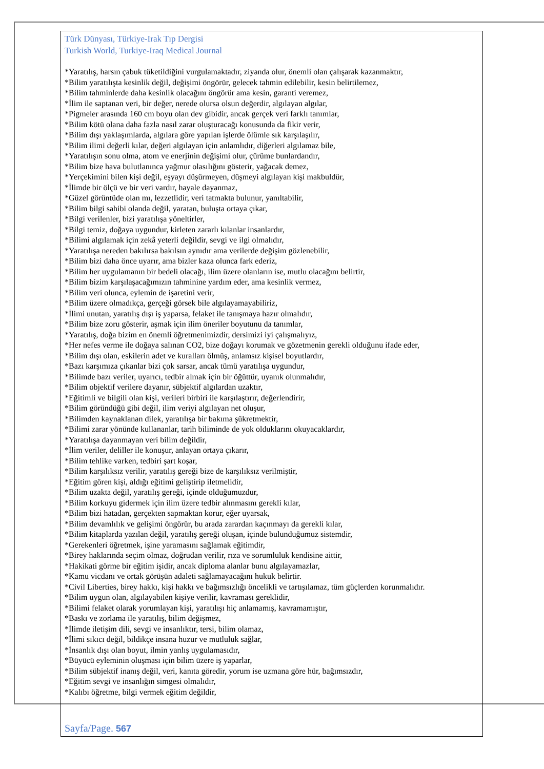Türk Dünyası, Türkiye-Irak Tıp Dergisi
Turkish World, Turkiye-Iraq Medical Journal
*Yaratılış, harsın çabuk tüketildiğini vurgulamaktadır, ziyanda olur, önemli olan çalışarak kazanmaktır,
*Bilim yaratılışta kesinlik değil, değişimi öngörür, gelecek tahmin edilebilir, kesin belirtilemez,
*Bilim tahminlerde daha kesinlik olacağını öngörür ama kesin, garanti veremez,
*İlim ile saptanan veri, bir değer, nerede olursa olsun değerdir, algılayan algılar,
*Pigmeler arasında 160 cm boyu olan dev gibidir, ancak gerçek veri farklı tanımlar,
*Bilim kötü olana daha fazla nasıl zarar oluşturacağı konusunda da fikir verir,
*Bilim dışı yaklaşımlarda, algılara göre yapılan işlerde ölümle sık karşılaşılır,
*Bilim ilimi değerli kılar, değeri algılayan için anlamlıdır, diğerleri algılamaz bile,
*Yaratılışın sonu olma, atom ve enerjinin değişimi olur, çürüme bunlardandır,
*Bilim bize hava bulutlanınca yağmur olasılığını gösterir, yağacak demez,
*Yerçekimini bilen kişi değil, eşyayı düşürmeyen, düşmeyi algılayan kişi makbuldür,
*İlimde bir ölçü ve bir veri vardır, hayale dayanmaz,
*Güzel görüntüde olan mı, lezzetlidir, veri tatmakta bulunur, yanıltabilir,
*Bilim bilgi sahibi olanda değil, yaratan, buluşta ortaya çıkar,
*Bilgi verilenler, bizi yaratılışa yöneltirler,
*Bilgi temiz, doğaya uygundur, kirleten zararlı kılanlar insanlardır,
*Bilimi algılamak için zekâ yeterli değildir, sevgi ve ilgi olmalıdır,
*Yaratılışa nereden bakılırsa bakılsın aynıdır ama verilerde değişim gözlenebilir,
*Bilim bizi daha önce uyarır, ama bizler kaza olunca fark ederiz,
*Bilim her uygulamanın bir bedeli olacağı, ilim üzere olanların ise, mutlu olacağını belirtir,
*Bilim bizim karşılaşacağımızın tahminine yardım eder, ama kesinlik vermez,
*Bilim veri olunca, eylemin de işaretini verir,
*Bilim üzere olmadıkça, gerçeği görsek bile algılayamayabiliriz,
*İlimi unutan, yaratılış dışı iş yaparsa, felaket ile tanışmaya hazır olmalıdır,
*Bilim bize zoru gösterir, aşmak için ilim öneriler boyutunu da tanımlar,
*Yaratılış, doğa bizim en önemli öğretmenimizdir, dersimizi iyi çalışmalıyız,
*Her nefes verme ile doğaya salınan CO2, bize doğayı korumak ve gözetmenin gerekli olduğunu ifade eder,
*Bilim dışı olan, eskilerin adet ve kuralları ölmüş, anlamsız kişisel boyutlardır,
*Bazı karşımıza çıkanlar bizi çok sarsar, ancak tümü yaratılışa uygundur,
*Bilimde bazı veriler, uyarıcı, tedbir almak için bir öğüttür, uyanık olunmalıdır,
*Bilim objektif verilere dayanır, sübjektif algılardan uzaktır,
*Eğitimli ve bilgili olan kişi, verileri birbiri ile karşılaştırır, değerlendirir,
*Bilim göründüğü gibi değil, ilim veriyi algılayan net oluşur,
*Bilimden kaynaklanan dilek, yaratılışa bir bakıma şükretmektir,
*Bilimi zarar yönünde kullananlar, tarih biliminde de yok olduklarını okuyacaklardır,
*Yaratılışa dayanmayan veri bilim değildir,
*İlim veriler, deliller ile konuşur, anlayan ortaya çıkarır,
*Bilim tehlike varken, tedbiri şart koşar,
*Bilim karşılıksız verilir, yaratılış gereği bize de karşılıksız verilmiştir,
*Eğitim gören kişi, aldığı eğitimi geliştirip iletmelidir,
*Bilim uzakta değil, yaratılış gereği, içinde olduğumuzdur,
*Bilim korkuyu gidermek için ilim üzere tedbir alınmasını gerekli kılar,
*Bilim bizi hatadan, gerçekten sapmaktan korur, eğer uyarsak,
*Bilim devamlılık ve gelişimi öngörür, bu arada zarardan kaçınmayı da gerekli kılar,
*Bilim kitaplarda yazılan değil, yaratılış gereği oluşan, içinde bulunduğumuz sistemdir,
*Gerekenleri öğretmek, işine yaramasını sağlamak eğitimdir,
*Birey haklarında seçim olmaz, doğrudan verilir, rıza ve sorumluluk kendisine aittir,
*Hakikati görme bir eğitim işidir, ancak diploma alanlar bunu algılayamazlar,
*Kamu vicdanı ve ortak görüşün adaleti sağlamayacağını hukuk belirtir.
*Civil Liberties, birey hakkı, kişi hakkı ve bağımsızlığı öncelikli ve tartışılamaz, tüm güçlerden korunmalıdır.
*Bilim uygun olan, algılayabilen kişiye verilir, kavraması gereklidir,
*Bilimi felaket olarak yorumlayan kişi, yaratılışı hiç anlamamış, kavramamıştır,
*Baskı ve zorlama ile yaratılış, bilim değişmez,
*İlimde iletişim dili, sevgi ve insanlıktır, tersi, bilim olamaz,
*İlimi sıkıcı değil, bildikçe insana huzur ve mutluluk sağlar,
*İnsanlık dışı olan boyut, ilmin yanlış uygulamasıdır,
*Büyücü eyleminin oluşması için bilim üzere iş yaparlar,
*Bilim sübjektif inanış değil, veri, kanıta göredir, yorum ise uzmana göre hür, bağımsızdır,
*Eğitim sevgi ve insanlığın simgesi olmalıdır,
*Kalıbı öğretme, bilgi vermek eğitim değildir,
Sayfa/Page. 567